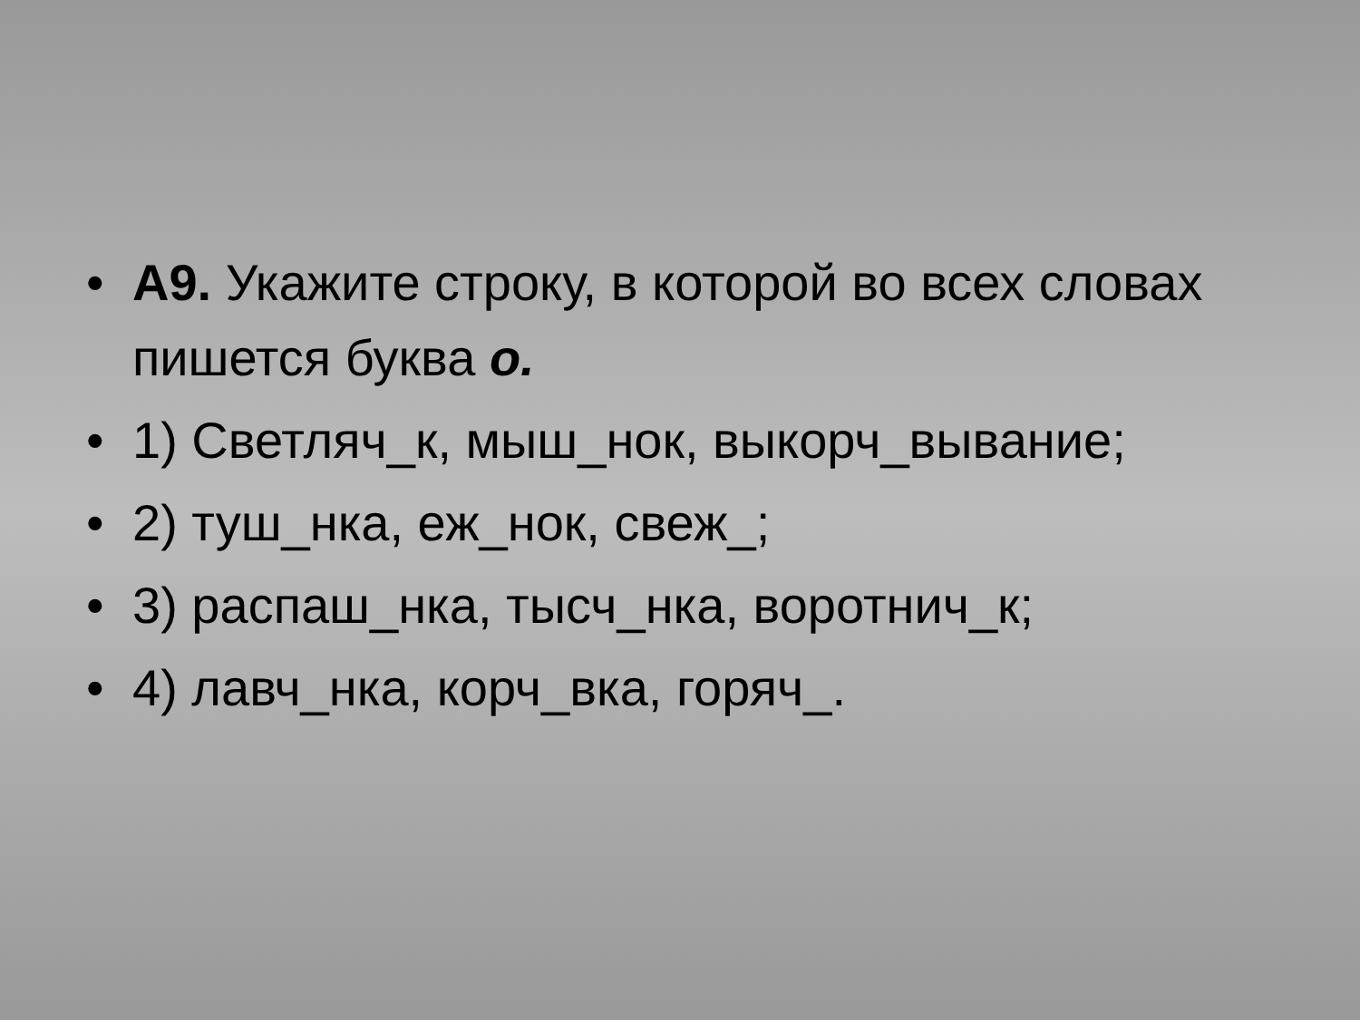• А9. Укажите строку, в которой во всех словах пишется буква о.
• 1) Светляч_к, мыш_нок, выкорч_вывание;
• 2) туш_нка, еж_нок, свеж_;
• 3) распаш_нка, тысч_нка, воротнич_к;
• 4) лавч_нка, корч_вка, горяч_.